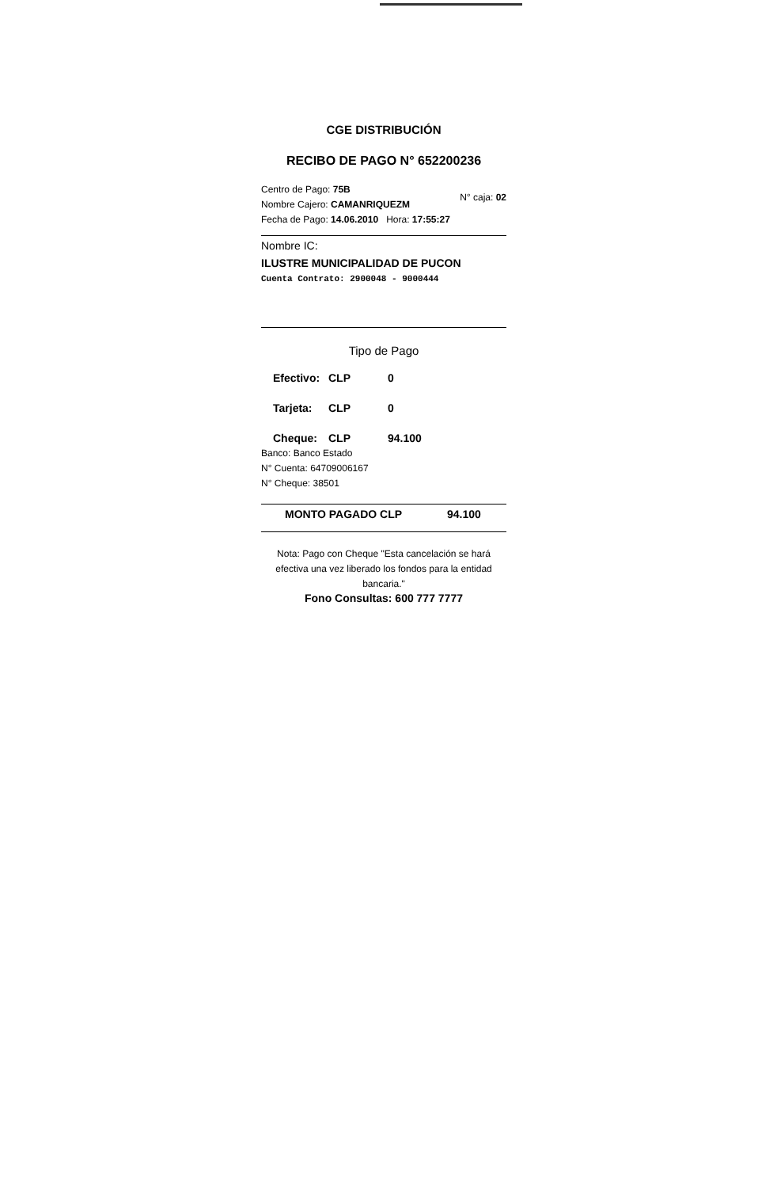CGE DISTRIBUCIÓN
RECIBO DE PAGO N° 652200236
Centro de Pago: 75B
Nombre Cajero: CAMANRIQUEZM
Fecha de Pago: 14.06.2010 Hora: 17:55:27
N° caja: 02
Nombre IC:
ILUSTRE MUNICIPALIDAD DE PUCON
Cuenta Contrato: 2900048 - 9000444
Tipo de Pago
Efectivo: CLP 0
Tarjeta: CLP 0
Cheque: CLP 94.100
Banco: Banco Estado
N° Cuenta: 64709006167
N° Cheque: 38501
MONTO PAGADO CLP 94.100
Nota: Pago con Cheque "Esta cancelación se hará efectiva una vez liberado los fondos para la entidad bancaria."
Fono Consultas: 600 777 7777